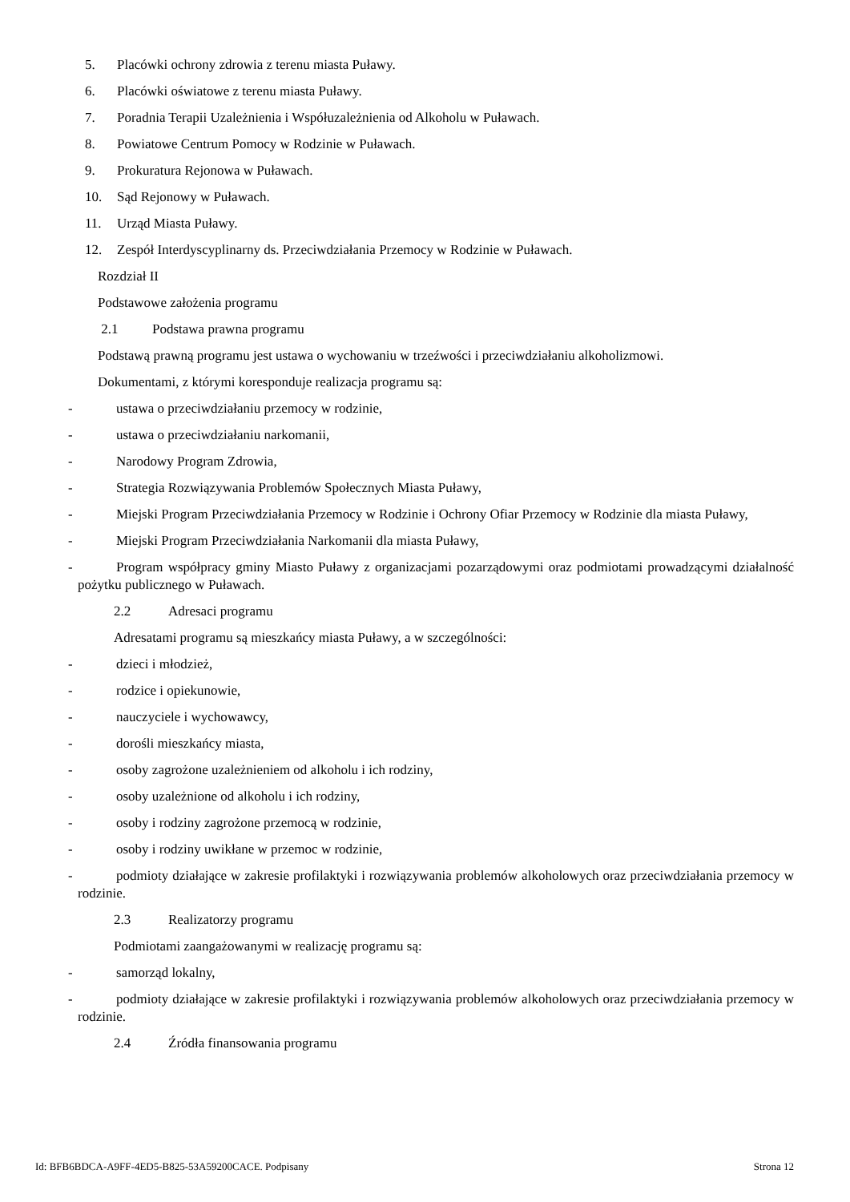5. Placówki ochrony zdrowia z terenu miasta Puławy.
6. Placówki oświatowe z terenu miasta Puławy.
7. Poradnia Terapii Uzależnienia i Współuzależnienia od Alkoholu w Puławach.
8. Powiatowe Centrum Pomocy w Rodzinie w Puławach.
9. Prokuratura Rejonowa w Puławach.
10. Sąd Rejonowy w Puławach.
11. Urząd Miasta Puławy.
12. Zespół Interdyscyplinarny ds. Przeciwdziałania Przemocy w Rodzinie w Puławach.
Rozdział II
Podstawowe założenia programu
2.1 Podstawa prawna programu
Podstawą prawną programu jest ustawa o wychowaniu w trzeźwości i przeciwdziałaniu alkoholizmowi.
Dokumentami, z którymi koresponduje realizacja programu są:
- ustawa o przeciwdziałaniu przemocy w rodzinie,
- ustawa o przeciwdziałaniu narkomanii,
- Narodowy Program Zdrowia,
- Strategia Rozwiązywania Problemów Społecznych Miasta Puławy,
- Miejski Program Przeciwdziałania Przemocy w Rodzinie i Ochrony Ofiar Przemocy w Rodzinie dla miasta Puławy,
- Miejski Program Przeciwdziałania Narkomanii dla miasta Puławy,
- Program współpracy gminy Miasto Puławy z organizacjami pozarządowymi oraz podmiotami prowadzącymi działalność pożytku publicznego w Puławach.
2.2 Adresaci programu
Adresatami programu są mieszkańcy miasta Puławy, a w szczególności:
- dzieci i młodzież,
- rodzice i opiekunowie,
- nauczyciele i wychowawcy,
- dorośli mieszkańcy miasta,
- osoby zagrożone uzależnieniem od alkoholu i ich rodziny,
- osoby uzależnione od alkoholu i ich rodziny,
- osoby i rodziny zagrożone przemocą w rodzinie,
- osoby i rodziny uwikłane w przemoc w rodzinie,
- podmioty działające w zakresie profilaktyki i rozwiązywania problemów alkoholowych oraz przeciwdziałania przemocy w rodzinie.
2.3 Realizatorzy programu
Podmiotami zaangażowanymi w realizację programu są:
- samorząd lokalny,
- podmioty działające w zakresie profilaktyki i rozwiązywania problemów alkoholowych oraz przeciwdziałania przemocy w rodzinie.
2.4 Źródła finansowania programu
Id: BFB6BDCA-A9FF-4ED5-B825-53A59200CACE. Podpisany Strona 12